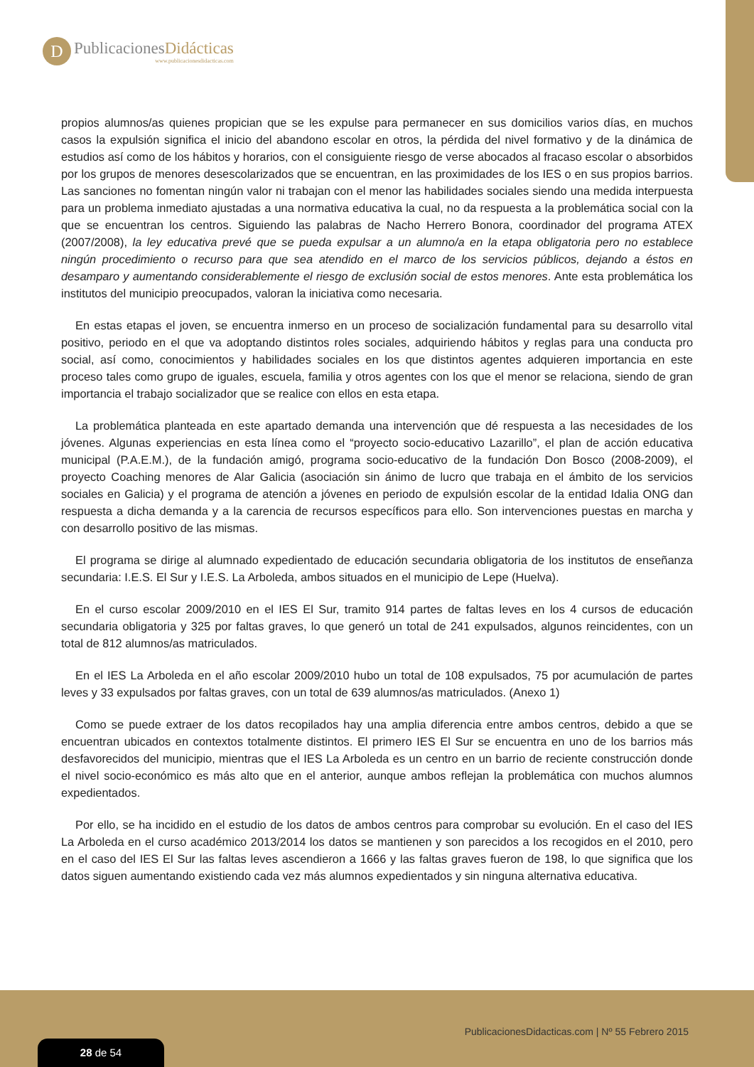D
PublicacionesDidácticas
www.publicacionesdidacticas.com
propios alumnos/as quienes propician que se les expulse para permanecer en sus domicilios varios días, en muchos casos la expulsión significa el inicio del abandono escolar en otros, la pérdida del nivel formativo y de la dinámica de estudios así como de los hábitos y horarios, con el consiguiente riesgo de verse abocados al fracaso escolar o absorbidos por los grupos de menores desescolarizados que se encuentran, en las proximidades de los IES o en sus propios barrios. Las sanciones no fomentan ningún valor ni trabajan con el menor las habilidades sociales siendo una medida interpuesta para un problema inmediato ajustadas a una normativa educativa la cual, no da respuesta a la problemática social con la que se encuentran los centros. Siguiendo las palabras de Nacho Herrero Bonora, coordinador del programa ATEX (2007/2008), la ley educativa prevé que se pueda expulsar a un alumno/a en la etapa obligatoria pero no establece ningún procedimiento o recurso para que sea atendido en el marco de los servicios públicos, dejando a éstos en desamparo y aumentando considerablemente el riesgo de exclusión social de estos menores. Ante esta problemática los institutos del municipio preocupados, valoran la iniciativa como necesaria.
En estas etapas el joven, se encuentra inmerso en un proceso de socialización fundamental para su desarrollo vital positivo, periodo en el que va adoptando distintos roles sociales, adquiriendo hábitos y reglas para una conducta pro social, así como, conocimientos y habilidades sociales en los que distintos agentes adquieren importancia en este proceso tales como grupo de iguales, escuela, familia y otros agentes con los que el menor se relaciona, siendo de gran importancia el trabajo socializador que se realice con ellos en esta etapa.
La problemática planteada en este apartado demanda una intervención que dé respuesta a las necesidades de los jóvenes. Algunas experiencias en esta línea como el “proyecto socio-educativo Lazarillo”, el plan de acción educativa municipal (P.A.E.M.), de la fundación amigó, programa socio-educativo de la fundación Don Bosco (2008-2009), el proyecto Coaching menores de Alar Galicia (asociación sin ánimo de lucro que trabaja en el ámbito de los servicios sociales en Galicia) y el programa de atención a jóvenes en periodo de expulsión escolar de la entidad Idalia ONG dan respuesta a dicha demanda y a la carencia de recursos específicos para ello. Son intervenciones puestas en marcha y con desarrollo positivo de las mismas.
El programa se dirige al alumnado expedientado de educación secundaria obligatoria de los institutos de enseñanza secundaria: I.E.S. El Sur y I.E.S. La Arboleda, ambos situados en el municipio de Lepe (Huelva).
En el curso escolar 2009/2010 en el IES El Sur, tramito 914 partes de faltas leves en los 4 cursos de educación secundaria obligatoria y 325 por faltas graves, lo que generó un total de 241 expulsados, algunos reincidentes, con un total de 812 alumnos/as matriculados.
En el IES La Arboleda en el año escolar 2009/2010 hubo un total de 108 expulsados, 75 por acumulación de partes leves y 33 expulsados por faltas graves, con un total de 639 alumnos/as matriculados. (Anexo 1)
Como se puede extraer de los datos recopilados hay una amplia diferencia entre ambos centros, debido a que se encuentran ubicados en contextos totalmente distintos. El primero IES El Sur se encuentra en uno de los barrios más desfavorecidos del municipio, mientras que el IES La Arboleda es un centro en un barrio de reciente construcción donde el nivel socio-económico es más alto que en el anterior, aunque ambos reflejan la problemática con muchos alumnos expedientados.
Por ello, se ha incidido en el estudio de los datos de ambos centros para comprobar su evolución. En el caso del IES La Arboleda en el curso académico 2013/2014 los datos se mantienen y son parecidos a los recogidos en el 2010, pero en el caso del IES El Sur las faltas leves ascendieron a 1666 y las faltas graves fueron de 198, lo que significa que los datos siguen aumentando existiendo cada vez más alumnos expedientados y sin ninguna alternativa educativa.
PublicacionesDidacticas.com | Nº 55 Febrero 2015
28 de 54